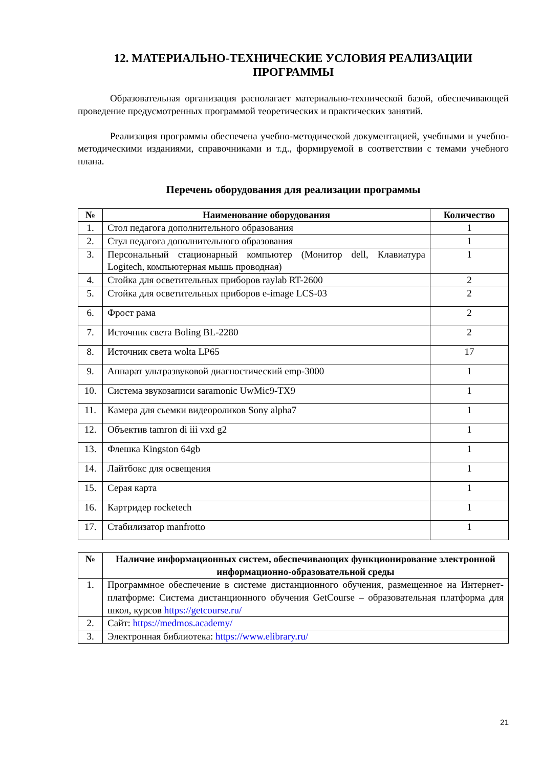12. МАТЕРИАЛЬНО-ТЕХНИЧЕСКИЕ УСЛОВИЯ РЕАЛИЗАЦИИ ПРОГРАММЫ
Образовательная организация располагает материально-технической базой, обеспечивающей проведение предусмотренных программой теоретических и практических занятий.
Реализация программы обеспечена учебно-методической документацией, учебными и учебно-методическими изданиями, справочниками и т.д., формируемой в соответствии с темами учебного плана.
Перечень оборудования для реализации программы
| № | Наименование оборудования | Количество |
| --- | --- | --- |
| 1. | Стол педагога дополнительного образования | 1 |
| 2. | Стул педагога дополнительного образования | 1 |
| 3. | Персональный стационарный компьютер (Монитор dell, Клавиатура Logitech, компьютерная мышь проводная) | 1 |
| 4. | Стойка для осветительных приборов raylab RT-2600 | 2 |
| 5. | Стойка для осветительных приборов e-image LCS-03 | 2 |
| 6. | Фрост рама | 2 |
| 7. | Источник света Boling BL-2280 | 2 |
| 8. | Источник света wolta LP65 | 17 |
| 9. | Аппарат ультразвуковой диагностический emp-3000 | 1 |
| 10. | Система звукозаписи saramonic UwMic9-TX9 | 1 |
| 11. | Камера для сьемки видеороликов Sony alpha7 | 1 |
| 12. | Объектив tamron di iii vxd g2 | 1 |
| 13. | Флешка Kingston 64gb | 1 |
| 14. | Лайтбокс для освещения | 1 |
| 15. | Серая карта | 1 |
| 16. | Картридер rocketech | 1 |
| 17. | Стабилизатор manfrotto | 1 |
| № | Наличие информационных систем, обеспечивающих функционирование электронной информационно-образовательной среды |
| --- | --- |
| 1. | Программное обеспечение в системе дистанционного обучения, размещенное на Интернет-платформе: Система дистанционного обучения GetCourse – образовательная платформа для школ, курсов https://getcourse.ru/ |
| 2. | Сайт: https://medmos.academy/ |
| 3. | Электронная библиотека: https://www.elibrary.ru/ |
21